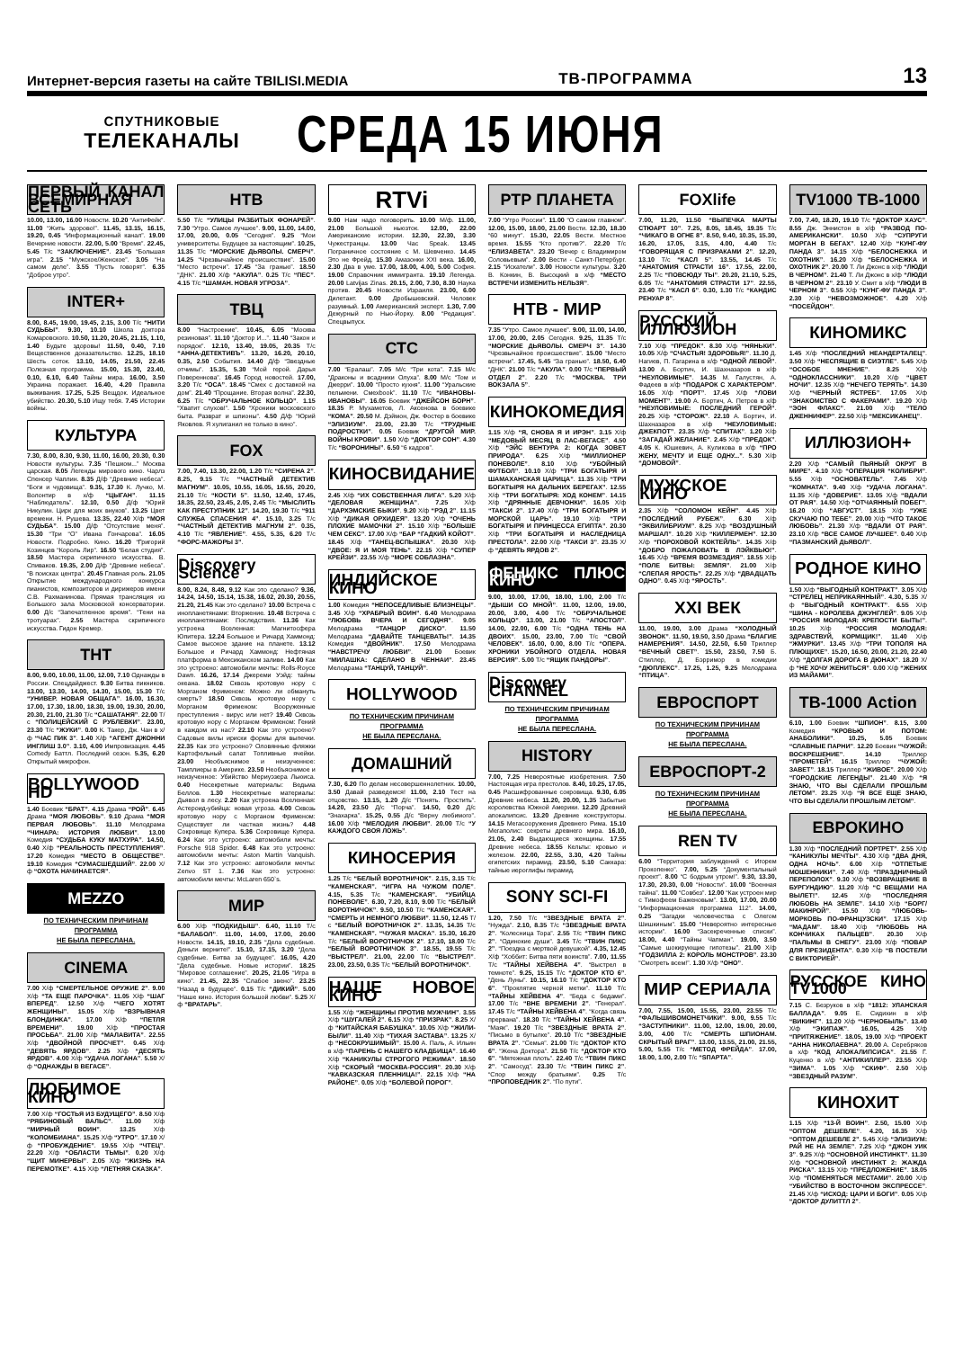Интернет-версия газеты на сайте TBILISI.MEDIA
ТВ-ПРОГРАММА
13
СПУТНИКОВЫЕ
ТЕЛЕКАНАЛЫ
СРЕДА 15 ИЮНЯ
ПЕРВЫЙ КАНАЛ ВСЕМИРНАЯ СЕТЬ
10.00, 13.00, 16.00 Новости. 10.20 “АнтиФейк”. 11.00 “Жить здорово!”. 11.45, 13.15, 16.15, 19.20, 0.45 “Информационный канал”. 19.00 Вечерние новости. 22.00, 5.00 “Время”. 22.45, 5.45 Т/с “ЗАКЛЮЧЕНИЕ”. 23.45 “Большая игра”. 2.15 “Мужское/Женское”. 3.05 “На самом деле”. 3.55 “Пусть говорят”. 6.35 “Доброе утро”.
INTER+
8.00, 8.45, 19.00, 19.45, 2.15, 3.00 Т/с “НИТИ СУДЬБЫ”. 9.30, 10.10 Школа доктора Комаровского. 10.50, 11.20, 20.45, 21.15, 1.10, 1.40 Будьте здоровы! 11.50, 0.40, 7.10 Вещественное доказательство. 12.25, 18.10 Шесть соток. 13.10, 14.05, 21.50, 22.45 Полезная программа. 15.00, 15.30, 23.40, 0.10, 6.10, 6.40 Тайны мира. 16.00, 3.50 Украина поражает. 16.40, 4.20 Правила выживания. 17.25, 5.25 Вещдок. Идеальное убийство. 20.30, 5.10 Ищу тебя. 7.45 Истории войны.
КУЛЬТУРА
7.30, 8.00, 8.30, 9.30, 11.00, 16.00, 20.30, 0.30 Новости культуры. 7.35 “Пешком...” Москва царская. 8.05 Легенды мирового кино. Чарлз Спенсер Чаплин. 8.35 Д/ф “Древние небеса”. “Боги и чудовища”. 9.35, 17.30 К. Лучко, М. Волонтир в х/ф “ЦЫГАН”. 11.15 “Наблюдатель”. 12.10, 0.50 Д/ф “Юрий Никулин. Цирк для моих внуков”. 13.25 Цвет времени. Н. Рушева. 13.35, 22.40 Х/ф “МОЯ СУДЬБА”. 15.00 Д/ф “Отсутствие меня”. 15.30 “Три “О” Ивана Гончарова”. 16.05 Новости. Подробно. Кино. 16.20 “Григорий Козинцев “Король Лир”. 16.50 “Белая студия”. 18.50 Мастера скрипичного искусства. В. Спиваков. 19.35, 2.00 Д/ф “Древние небеса”. “В поисках центра”. 20.45 Главная роль. 21.05 Открытие международного конкурса пианистов, композиторов и дирижеров имени С.В. Рахманинова. Прямая трансляция из Большого зала Московской консерватории. 0.00 Д/с “Запечатленное время”. “Тени на тротуарах”. 2.55 Мастера скрипичного искусства. Гидон Кремер.
ТНТ
8.00, 9.00, 10.00, 11.00, 12.00, 7.10 Однажды в России. Спецдайджест. 9.30 Битва пикников. 13.00, 13.30, 14.00, 14.30, 15.00, 15.30 Т/с “УНИВЕР. НОВАЯ ОБЩАГА”. 16.00, 16.30, 17.00, 17.30, 18.00, 18.30, 19.00, 19.30, 20.00, 20.30, 21.00, 21.30 Т/с “САШАТАНЯ”. 22.00 Т/с “ПОЛИЦЕЙСКИЙ С РУБЛЕВКИ”. 23.00, 23.30 Т/с “ЖУКИ”. 0.00 К. Такер, Дж. Чан в х/ф “ЧАС ПИК 3”. 1.40 Х/ф “АГЕНТ ДЖОННИ ИНГЛИШ 3.0”. 3.10, 4.00 Импровизация. 4.45 Comedy Баттл. Последний сезон. 5.35, 6.20 Открытый микрофон.
BOLLYWOOD HD
1.40 Боевик “БРАТ”. 4.15 Драма “РОЙ”. 6.45 Драма “МОЯ ЛЮБОВЬ”. 9.10 Драма “МОЯ ПЕРВАЯ ЛЮБОВЬ”. 11.10 Мелодрама “ЧИНАРА: ИСТОРИЯ ЛЮБВИ”. 13.00 Комедия “СУДЬБА КУКУ МАТХУРА”. 14.50, 0.40 Х/ф “РЕАЛЬНОСТЬ ПРЕСТУПЛЕНИЯ”. 17.20 Комедия “МЕСТО В ОБЩЕСТВЕ”. 19.10 Комедия “СУМАСШЕДШИЙ”. 22.00 Х/ф “ОХОТА НАЧИНАЕТСЯ”.
MEZZO
ПО ТЕХНИЧЕСКИМ ПРИЧИНАМ
ПРОГРАММА
НЕ БЫЛА ПЕРЕСЛАНА.
CINEMA
7.00 Х/ф “СМЕРТЕЛЬНОЕ ОРУЖИЕ 2”. 9.00 Х/ф “ТА ЕЩЕ ПАРОЧКА”. 11.05 Х/ф “ШАГ ВПЕРЕД”. 12.50 Х/ф “ЧЕГО ХОТЯТ ЖЕНЩИНЫ”. 15.05 Х/ф “ВЗРЫВНАЯ БЛОНДИНКА”. 17.00 Х/ф “ПЕТЛЯ ВРЕМЕНИ”. 19.00 Х/ф “ПРОСТАЯ ПРОСЬБА”. 21.00 Х/ф “МАЛАВИТА”. 22.55 Х/ф “ДВОЙНОЙ ПРОСЧЕТ”. 0.45 Х/ф “ДЕВЯТЬ ЯРДОВ”. 2.25 Х/ф “ДЕСЯТЬ ЯРДОВ”. 4.00 Х/ф “УДАЧА ЛОГАНА”. 5.50 Х/ф “ОДНАЖДЫ В ВЕГАСЕ”.
ЛЮБИМОЕ КИНО
7.00 Х/ф “ГОСТЬЯ ИЗ БУДУЩЕГО”. 8.50 Х/ф “РЯБИНОВЫЙ ВАЛЬС”. 11.00 Х/ф “МИРНЫЙ ВОИН”. 13.25 Х/ф “КОЛОМБИАНА”. 15.25 Х/ф “УТРО”. 17.10 Х/ф “ПРОБУЖДЕНИЕ”. 19.55 Х/ф “ЧТЕЦ”. 22.20 Х/ф “ОБЛАСТИ ТЬМЫ”. 0.20 Х/ф “ЩИТ МИНЕРВЫ”. 2.05 Х/ф “ЖИЗНЬ НА ПЕРЕМОТКЕ”. 4.15 Х/ф “ЛЕТНЯЯ СКАЗКА”.
НТВ
5.50 Т/с “УЛИЦЫ РАЗБИТЫХ ФОНАРЕЙ”. 7.30 “Утро. Самое лучшее”. 9.00, 11.00, 14.00, 17.00, 20.00, 0.05 “Сегодня”. 9.25 “Мои университеты. Будущее за настоящим”. 10.25, 11.35 Т/с “МОРСКИЕ ДЬЯВОЛЫ. СМЕРЧ”. 14.25 “Чрезвычайное происшествие”. 15.00 “Место встречи”. 17.45 “За гранью”. 18.50 “ДНК”. 21.00 Х/ф “АКУЛА”. 0.25 Т/с “ПЕС”. 4.15 Т/с “ШАМАН. НОВАЯ УГРОЗА”.
ТВЦ
8.00 “Настроение”. 10.45, 6.05 “Москва резиновая”. 11.10 “Доктор И...”. 11.40 “Закон и порядок”. 12.10, 13.40, 19.05, 20.35 Т/с “АННА-ДЕТЕКТИВЪ”. 13.20, 16.20, 20.10, 0.35, 2.50 События. 14.40 Д/ф “Звездные отчимы”. 15.35, 5.30 “Мой герой. Дарья Повереннова”. 16.45 Город новостей. 17.00, 3.20 Т/с “ОСА”. 18.45 “Смех с доставкой на дом”. 21.40 “Прощание. Вторая волна”. 22.30, 6.25 Т/с “ОБРУЧАЛЬНОЕ КОЛЬЦО”. 1.15 “Хватит слухов!”. 1.50 “Хроники московского быта. Разврат и шпионы”. 4.50 Д/ф “Юрий Яковлев. Я хулиганил не только в кино”.
FOX
7.00, 7.40, 13.30, 22.00, 1.20 Т/с “СИРЕНА 2”. 8.25, 9.15 Т/с “ЧАСТНЫЙ ДЕТЕКТИВ МАГНУМ”. 10.05, 10.55, 16.05, 16.55, 20.20, 21.10 Т/с “КОСТИ 5”. 11.50, 12.40, 17.45, 18.35, 22.50, 23.45, 2.05, 2.45 Т/с “МЫСЛИТЬ КАК ПРЕСТУПНИК 12”. 14.20, 19.30 Т/с “911 СЛУЖБА СПАСЕНИЯ 4”. 15.10, 3.25 Т/с “ЧАСТНЫЙ ДЕТЕКТИВ МАГНУМ 2”. 0.35, 4.10 Т/с “ЯВЛЕНИЕ”. 4.55, 5.35, 6.20 Т/с “ФОРС-МАЖОРЫ 3”.
Discovery Science
8.00, 8.24, 8.48, 9.12 Как это сделано? 9.36, 14.24, 14.50, 15.14, 15.38, 16.02, 20.30, 20.55, 21.20, 21.45 Как это сделано? 10.00 Встреча с инопланетянами: Вторжение. 10.48 Встреча с инопланетянами: Последствия. 11.36 Как устроена Вселенная: Магнитосфера Юпитера. 12.24 Большое и Ричард Хаммонд: Самое высокое здание на планете. 13.12 Большое и Ричард Хаммонд: Нефтяная платформа в Мексиканском заливе. 14.00 Как это устроено: автомобили мечты: Rolls-Royce Dawn. 16.26, 17.14 Джереми Уэйд: тайны океана. 18.02 Сквозь кротовую нору с Морганом Фрименом: Можно ли обмануть смерть? 18.50 Сквозь кротовую нору с Морганом Фрименом: Вооруженные преступления - вирус или нет? 19.40 Сквозь кротовую нору с Морганом Фрименом: Гений в каждом из нас? 22.10 Как это устроено? Садовые вилы ириски формы для выпечки. 22.35 Как это устроено? Оловянные фляжки Картофельный салат Топливные ячейки. 23.00 Необъяснимое и неизученное: Тамплиеры в Америке. 23.50 Необъяснимое и неизученное: Убийство Мериуэзера Льюиса. 0.40 Несекретные материалы: Ведьма Беллов. 1.30 Несекретные материалы: Дьявол в лесу. 2.20 Как устроена Вселенная: Астероид-убийца: новая угроза. 4.00 Сквозь кротовую нору с Морганом Фрименом: Существует ли частная жизнь? 4.48 Сокровище Купера. 5.36 Сокровище Купера. 6.24 Как это устроено: автомобили мечты: Porsche 918 Spider. 6.48 Как это устроено: автомобили мечты: Aston Martin Vanquish. 7.12 Как это устроено: автомобили мечты: Zenvo ST 1. 7.36 Как это устроено: автомобили мечты: McLaren 650`s.
МИР
6.00 Х/ф “ПОДКИДЫШ”. 6.40, 11.10 Т/с “БАЛАБОЛ”. 11.00, 14.00, 17.00, 20.00 Новости. 14.15, 19.10, 2.35 “Дела судебные. Деньги верните!”. 15.10, 17.15, 3.20 “Дела судебные. Битва за будущее”. 16.05, 4.20 “Дела судебные. Новые истории”. 18.25 “Мировое соглашение”. 20.25, 21.05 “Игра в кино”. 21.45, 22.35 “Слабое звено”. 23.25 “Назад в будущее”. 0.15 Т/с “ДИКИЙ”. 5.00 “Наше кино. История большой любви”. 5.25 Х/ф “ВРАТАРЬ”.
RTVi
9.00 Нам надо поговорить. 10.00 М/ф. 11.00, 21.00 Большой ньюзток. 12.00, 22.00 Американские истории. 12.30, 22.30, 3.30 Чужестранцы. 13.00 Час Speak. 13.45 Пограничное состояние с М. Шевченко. 14.45 Это не Фрейд. 15.30 Амазонки XXI века. 16.00, 2.30 Два в уме. 17.00, 18.00, 4.00, 5.00 София. 19.00 Справочник иммигранта. 19.10 Легенда. 20.00 Latvijas Zinas. 20.15, 2.00, 7.30, 8.30 Наука против. 20.45 Новости Израиля. 23.00, 6.00 Дилетант. 0.00 Дробышевский. Человек разумный. 1.00 Американский эксперт. 1.30, 7.00 Дежурный по Нью-Йорку. 8.00 “Редакция”. Спецвыпуск.
СТС
7.00 “Ералаш”. 7.05 М/с “Три кота”. 7.15 М/с “Драконы и всадники Олуха”. 8.00 М/с “Том и Джерри”. 10.00 “Просто кухня”. 11.00 “Уральские пельмени. Смехbook”. 11.10 Т/с “ИВАНОВЫ-ИВАНОВЫ”. 16.05 Боевик “ДЖЕЙСОН БОРН”. 18.35 Р. Мухаметов, Л. Аксенова в боевике “КОМА”. 20.50 М. Дэймон, Дж. Фостер в боевике “ЭЛИЗИУМ”. 23.00, 23.30 Т/с “ТРУДНЫЕ ПОДРОСТКИ”. 0.05 Боевик “ДРУГОЙ МИР. ВОЙНЫ КРОВИ”. 1.50 Х/ф “ДОКТОР СОН”. 4.30 Т/с “ВОРОНИНЫ”. 6.50 “6 кадров”.
КИНОСВИДАНИЕ
2.45 Х/ф “ИХ СОБСТВЕННАЯ ЛИГА”. 5.20 Х/ф “ДЕЛОВАЯ ЖЕНЩИНА”. 7.25 Х/ф “ДАРХЭМСКИЕ БЫКИ”. 9.20 Х/ф “РЭД 2”. 11.15 Х/ф “ДИКАЯ ОРХИДЕЯ”. 13.20 Х/ф “ОЧЕНЬ ПЛОХИЕ МАМОЧКИ 2”. 15.10 Х/ф “БОЛЬШЕ ЧЕМ СЕКС”. 17.00 Х/ф “БАР “ГАДКИЙ КОЙОТ”. 18.45 Х/ф “ТАНЕЦ-ВСПЫШКА”. 20.30 Х/ф “ДВОЕ: Я И МОЯ ТЕНЬ”. 22.15 Х/ф “СУПЕР КРЕЙЗИ”. 23.55 Х/ф “МОРЕ СОБЛАЗНА”.
ИНДИЙСКОЕ КИНО
1.00 Комедия “НЕПОСЕДЛИВЫЕ БЛИЗНЕЦЫ”. 3.45 Х/ф “ХРАБРЫЙ ВОИН”. 6.40 Мелодрама “ЛЮБОВЬ ВЧЕРА И СЕГОДНЯ”. 9.05 Мелодрама “ТАНЦОР ДИСКО”. 11.50 Мелодрама “ДАВАЙТЕ ТАНЦЕВАТЬ!”. 14.35 Комедия “ДВОЙНИК”. 17.50 Мелодрама “НАВСТРЕЧУ ЛЮБВИ”. 21.00 Боевик “МИЛАШКА: СДЕЛАНО В ЧЕННАИ”. 23.45 Мелодрама “ТАНЦУЙ, ТАНЦУЙ”.
HOLLYWOOD
ПО ТЕХНИЧЕСКИМ ПРИЧИНАМ
ПРОГРАММА
НЕ БЫЛА ПЕРЕСЛАНА.
ДОМАШНИЙ
7.30, 6.20 По делам несовершеннолетних. 10.00, 3.50 Давай разведемся! 11.00, 2.10 Тест на отцовство. 13.15, 1.20 Д/с “Понять. Простить”. 14.20, 23.50 Д/с “Порча”. 14.50, 0.20 Д/с “Знахарка”. 15.25, 0.55 Д/с “Верну любимого”. 16.00 Х/ф “МЕЛОДИЯ ЛЮБВИ”. 20.00 Т/с “У КАЖДОГО СВОЯ ЛОЖЬ”.
КИНОСЕРИЯ
1.25 Т/с “БЕЛЫЙ ВОРОТНИЧОК”. 2.15, 3.15 Т/с “КАМЕНСКАЯ”. “ИГРА НА ЧУЖОМ ПОЛЕ”. 4.15, 5.35 Т/с “КАМЕНСКАЯ”. “УБИЙЦА ПОНЕВОЛЕ”. 6.30, 7.20, 8.10, 9.00 Т/с “БЕЛЫЙ ВОРОТНИЧОК”. 9.50, 10.50 Т/с “КАМЕНСКАЯ”. “СМЕРТЬ И НЕМНОГО ЛЮБВИ”. 11.50, 12.45 Т/с “БЕЛЫЙ ВОРОТНИЧОК 2”. 13.35, 14.35 Т/с “КАМЕНСКАЯ”. “ЧУЖАЯ МАСКА”. 15.30, 16.20 Т/с “БЕЛЫЙ ВОРОТНИЧОК 2”. 17.10, 18.00 Т/с “БЕЛЫЙ ВОРОТНИЧОК 3”. 18.55, 19.55 Т/с “ВЫСТРЕЛ”. 21.00, 22.00 Т/с “ВЫСТРЕЛ”. 23.00, 23.50, 0.35 Т/с “БЕЛЫЙ ВОРОТНИЧОК”.
НАШЕ НОВОЕ КИНО
1.55 Х/ф “ЖЕНЩИНЫ ПРОТИВ МУЖЧИН”. 3.55 Х/ф “ШУГАЛЕЙ 2”. 6.15 Х/ф “ПРИЗРАК”. 8.25 Х/ф “КИТАЙСКАЯ БАБУШКА”. 10.05 Х/ф “ЖИЛИ-БЫЛИ”. 11.40 Х/ф “ТИХАЯ ЗАСТАВА”. 13.25 Х/ф “НЕСОКРУШИМЫЙ”. 15.00 А. Паль, А. Ильин в х/ф “ПАРЕНЬ С НАШЕГО КЛАДБИЩА”. 16.40 Х/ф “КАНИКУЛЫ СТРОГОГО РЕЖИМА”. 18.50 Х/ф “СКОРЫЙ “МОСКВА-РОССИЯ”. 20.30 Х/ф “КАВКАЗСКАЯ ПЛЕННИЦА!”. 22.15 Х/ф “НА РАЙОНЕ”. 0.05 Х/ф “БОЛЕВОЙ ПОРОГ”.
РТР ПЛАНЕТА
7.00 “Утро России”. 11.00 “О самом главном”. 12.00, 15.00, 18.00, 21.00 Вести. 12.30, 18.30 “60 минут”. 15.30, 22.05 Вести. Местное время. 15.55 “Кто против?”. 22.20 Т/с “ЕЛИЗАВЕТА”. 23.20 “Вечер с Владимиром Соловьевым”. 2.00 Вести - Санкт-Петербург. 2.15 “Искатели”. 3.00 Новости культуры. 3.20 В. Конкин, В. Высоцкий в х/ф “МЕСТО ВСТРЕЧИ ИЗМЕНИТЬ НЕЛЬЗЯ”.
НТВ - МИР
7.35 “Утро. Самое лучшее”. 9.00, 11.00, 14.00, 17.00, 20.00, 2.05 Сегодня. 9.25, 11.35 Т/с “МОРСКИЕ ДЬЯВОЛЫ. СМЕРЧ 3”. 14.30 “Чрезвычайное происшествие”. 15.00 “Место встречи”. 17.45, 5.45 “За гранью”. 18.50, 6.40 “ДНК”. 21.00 Т/с “АКУЛА”. 0.00 Т/с “ПЕРВЫЙ ОТДЕЛ 2”. 2.20 Т/с “МОСКВА. ТРИ ВОКЗАЛА 5”.
КИНОКОМЕДИЯ
1.15 Х/ф “Я, СНОВА Я И ИРЭН”. 3.15 Х/ф “МЕДОВЫЙ МЕСЯЦ В ЛАС-ВЕГАСЕ”. 4.50 Х/ф “ЭЙС ВЕНТУРА 2: КОГДА ЗОВЕТ ПРИРОДА”. 6.25 Х/ф “МИЛЛИОНЕР ПОНЕВОЛЕ”. 8.10 Х/ф “УБОЙНЫЙ ФУТБОЛ”. 10.10 Х/ф “ТРИ БОГАТЫРЯ И ШАМАХАНСКАЯ ЦАРИЦА”. 11.35 Х/ф “ТРИ БОГАТЫРЯ НА ДАЛЬНИХ БЕРЕГАХ”. 12.55 Х/ф “ТРИ БОГАТЫРЯ: ХОД КОНЕМ”. 14.15 Х/ф “ДРЯННЫЕ ДЕВЧОНКИ”. 16.05 Х/ф “ТАКСИ 2”. 17.40 Х/ф “ТРИ БОГАТЫРЯ И МОРСКОЙ ЦАРЬ”. 19.10 Х/ф “ТРИ БОГАТЫРЯ И ПРИНЦЕССА ЕГИПТА”. 20.30 Х/ф “ТРИ БОГАТЫРЯ И НАСЛЕДНИЦА ПРЕСТОЛА”. 22.00 Х/ф “ТАКСИ 3”. 23.35 Х/ф “ДЕВЯТЬ ЯРДОВ 2”.
ФЕНИКС ПЛЮС КИНО
9.00, 10.00, 17.00, 18.00, 1.00, 2.00 Т/с “ДЫШИ СО МНОЙ”. 11.00, 12.00, 19.00, 20.00, 3.00, 4.00 Т/с “ОБРУЧАЛЬНОЕ КОЛЬЦО”. 13.00, 21.00 Т/с “АПОСТОЛ”. 14.00, 22.00, 6.00 Т/с “ОДНА ТЕНЬ НА ДВОИХ”. 15.00, 23.00, 7.00 Т/с “СВОЙ ЧЕЛОВЕК”. 16.00, 0.00, 8.00 Т/с “ОПЕРА. ХРОНИКИ УБОЙНОГО ОТДЕЛА. НОВАЯ ВЕРСИЯ”. 5.00 Т/с “ЯЩИК ПАНДОРЫ”.
Discovery CHANNEL
ПО ТЕХНИЧЕСКИМ ПРИЧИНАМ
ПРОГРАММА
НЕ БЫЛА ПЕРЕСЛАНА.
HISTORY
7.00, 7.25 Невероятные изобретения. 7.50 Настоящая игра престолов. 8.40, 10.25, 17.05, 0.45 Расшифрованные сокровища. 9.30, 6.05 Древние небеса. 11.20, 20.00, 1.35 Забытые королевства Южной Америки. 12.20 Древний апокалипсис. 13.20 Древние конструкторы. 14.15 Мегасооружения Древнего Рима. 15.10 Мегаполис: секреты древнего мира. 16.10, 21.05, 2.40 Выдающиеся женщины. 17.55 Древние небеса. 18.55 Кельты: кровью и железом. 22.00, 22.55, 3.30, 4.20 Тайны египетских пирамид. 23.50, 5.10 Саккара: тайные иероглифы пирамид.
SONY SCI-FI
1.20, 7.50 Т/с “ЗВЕЗДНЫЕ ВРАТА 2”. “Нужда”. 2.10, 8.35 Т/с “ЗВЕЗДНЫЕ ВРАТА 2”. “Колесница Тора”. 2.55 Т/с “ТВИН ПИКС 2”. “Одинокие души”. 3.45 Т/с “ТВИН ПИКС 2”. “Поездка с мертвой девушкой”. 4.35, 12.45 Х/ф “Хоббит: Битва пяти воинств”. 7.00, 11.55 Т/с “ТАЙНЫ ХЕЙВЕНА 4”. “Выстрел в темноте”. 9.25, 15.15 Т/с “ДОКТОР КТО 6”. “День Луны”. 10.15, 16.10 Т/с “ДОКТОР КТО 6”. “Проклятие черной метки”. 11.10 Т/с “ТАЙНЫ ХЕЙВЕНА 4”. “Беда с бедами”. 17.00 Т/с “ВНЕ ВРЕМЕНИ 2”. “Генерал”. 17.45 Т/с “ТАЙНЫ ХЕЙВЕНА 4”. “Когда связь прервана”. 18.30 Т/с “ТАЙНЫ ХЕЙВЕНА 4”. “Маяк”. 19.20 Т/с “ЗВЕЗДНЫЕ ВРАТА 2”. “Письмо в бутылке”. 20.10 Т/с “ЗВЕЗДНЫЕ ВРАТА 2”. “Семья”. 21.00 Т/с “ДОКТОР КТО 6”. “Жена Доктора”. 21.50 Т/с “ДОКТОР КТО 6”. “Мятежная плоть”. 22.40 Т/с “ТВИН ПИКС 2”. “Самосуд”. 23.30 Т/с “ТВИН ПИКС 2”. “Спор между братьями”. 0.25 Т/с “ПРОПОВЕДНИК 2”. “По пути”.
FOXlife
7.00, 11.20, 11.50 “ВЫПЕЧКА МАРТЫ СТЮАРТ 10”. 7.25, 8.05, 18.45, 19.35 Т/с “ЧИКАГО В ОГНЕ 8”. 8.50, 9.40, 10.35, 15.30, 16.20, 17.05, 3.15, 4.00, 4.40 Т/с “ГОВОРЯЩАЯ С ПРИЗРАКАМИ 2”. 12.20, 13.10 Т/с “КАСЛ 5”. 13.55, 14.45 Т/с “АНАТОМИЯ СТРАСТИ 16”. 17.55, 22.00, 2.25 Т/с “ПОВСЮДУ ТЫ”. 20.20, 21.10, 5.25, 6.05 Т/с “АНАТОМИЯ СТРАСТИ 17”. 22.55, 23.40 Т/с “КАСЛ 6”. 0.30, 1.30 Т/с “КАНДИС РЕНУАР 8”.
РУССКИЙ ИЛЛЮЗИОН
7.10 Х/ф “ПРЕДОК”. 8.30 Х/ф “НЯНЬКИ”. 10.05 Х/ф “СЧАСТЬЯ! ЗДОРОВЬЯ!”. 11.30 Д. Нагиев, П. Гагарина в х/ф “ОДНОЙ ЛЕВОЙ”. 13.00 А. Бортич, И. Шахназаров в х/ф “НЕУЛОВИМЫЕ”. 14.35 М. Галустян, А. Фадеев в х/ф “ПОДАРОК С ХАРАКТЕРОМ”. 16.05 Х/ф “ПОРТ”. 17.45 Х/ф “ЛОВИ МОМЕНТ”. 19.00 А. Бортич, А. Петров в х/ф “НЕУЛОВИМЫЕ: ПОСЛЕДНИЙ ГЕРОЙ”. 20.25 Х/ф “СТОРОЖ”. 22.10 А. Бортич, И. Шахназаров в х/ф “НЕУЛОВИМЫЕ: ДЖЕКПОТ”. 23.35 Х/ф “СПИТАК”. 1.20 Х/ф “ЗАГАДАЙ ЖЕЛАНИЕ”. 2.45 Х/ф “ПРЕДОК”. 4.05 К. Юшкевич, А. Куликова в х/ф “ПРО ЖЕНУ, МЕЧТУ И ЕЩЕ ОДНУ...”. 5.30 Х/ф “ДОМОВОЙ”.
МУЖСКОЕ КИНО
2.35 Х/ф “СОЛОМОН КЕЙН”. 4.45 Х/ф “ПОСЛЕДНИЙ РУБЕЖ”. 6.30 Х/ф “ЭКВИЛИБРИУМ”. 8.25 Х/ф “ВОЗДУШНЫЙ МАРШАЛ”. 10.20 Х/ф “КИЛЛЕРМЕН”. 12.30 Х/ф “ПОРОХОВОЙ КОКТЕЙЛЬ”. 14.35 Х/ф “ДОБРО ПОЖАЛОВАТЬ В ЛЭЙКВЬЮ!”. 16.45 Х/ф “ВРЕМЯ ВОЗМЕЗДИЯ”. 18.55 Х/ф “ПОЛЕ БИТВЫ: ЗЕМЛЯ”. 21.00 Х/ф “СЛЕПАЯ ЯРОСТЬ”. 22.25 Х/ф “ДВАДЦАТЬ ОДНО”. 0.45 Х/ф “ЯРОСТЬ”.
XXI ВЕК
11.00, 19.00, 3.00 Драма “ХОЛОДНЫЙ ЗВОНОК”. 11.50, 19.50, 3.50 Драма “БЛАГИЕ НАМЕРЕНИЯ”. 14.50, 22.50, 6.50 Триллер “ВЕЧНЫЙ СВЕТ”. 15.50, 23.50, 7.50 Б. Стиллер, Д. Бэрримор в комедии “ДЮПЛЕКС”. 17.25, 1.25, 9.25 Мелодрама “ПТИЦА”.
ЕВРОСПОРТ
ПО ТЕХНИЧЕСКИМ ПРИЧИНАМ
ПРОГРАММА
НЕ БЫЛА ПЕРЕСЛАНА.
ЕВРОСПОРТ-2
ПО ТЕХНИЧЕСКИМ ПРИЧИНАМ
ПРОГРАММА
НЕ БЫЛА ПЕРЕСЛАНА.
REN TV
6.00 “Территория заблуждений с Игорем Прокопенко”. 7.00, 5.25 “Документальный проект”. 8.00 “С бодрым утром!”. 9.30, 13.30, 17.30, 20.30, 0.00 “Новости”. 10.00 “Военная тайна”. 11.00 “Совбез”. 12.00 “Как устроен мир с Тимофеем Баженовым”. 13.00, 17.00, 20.00 “Информационная программа 112”. 14.00, 0.25 “Загадки человечества с Олегом Шишкиным”. 15.00 “Невероятно интересные истории”. 16.00 “Засекреченные списки”. 18.00, 4.40 “Тайны Чапман”. 19.00, 3.50 “Самые шокирующие гипотезы”. 21.00 Х/ф “ГОДЗИЛЛА 2: КОРОЛЬ МОНСТРОВ”. 23.30 “Смотреть всем!”. 1.30 Х/ф “ОНО”.
МИР СЕРИАЛА
7.00, 7.55, 15.00, 15.55, 23.00, 23.55 Т/с “ФАЛЬШИВОМОНЕТЧИКИ”. 9.00, 9.55 Т/с “ЗАСТУПНИКИ”. 11.00, 12.00, 19.00, 20.00, 3.00, 4.00 Т/с “СМЕРТЬ ШПИОНАМ. СКРЫТЫЙ ВРАГ”. 13.00, 13.55, 21.00, 21.55, 5.00, 5.55 Т/с “МЕТОД ФРЕЙДА”. 17.00, 18.00, 1.00, 2.00 Т/с “SПАРТА”.
TV1000 ТВ-1000
7.00, 7.40, 18.20, 19.10 Т/с “ДОКТОР ХАУС”. 8.55 Дж. Эннистон в х/ф “РАЗВОД ПО-АМЕРИКАНСКИ”. 10.50 Х/ф “СУПРУГИ МОРГАН В БЕГАХ”. 12.40 Х/ф “КУНГ-ФУ ПАНДА 3”. 14.15 Х/ф “БЕЛОСНЕЖКА И ОХОТНИК”. 16.20 Х/ф “БЕЛОСНЕЖКА И ОХОТНИК 2”. 20.00 Т. Ли Джонс в х/ф “ЛЮДИ В ЧЕРНОМ”. 21.40 Т. Ли Джонс в х/ф “ЛЮДИ В ЧЕРНОМ 2”. 23.10 У. Смит в х/ф “ЛЮДИ В ЧЕРНОМ 3”. 0.55 Х/ф “КУНГ-ФУ ПАНДА 3”. 2.30 Х/ф “НЕВОЗМОЖНОЕ”. 4.20 Х/ф “ПОСЕЙДОН”.
КИНОМИКС
1.45 Х/ф “ПОСЛЕДНИЙ НЕАНДЕРТАЛЕЦ”. 3.50 Х/ф “НЕСПЯЩИЕ В СИЭТЛЕ”. 5.45 Х/ф “ОСОБОЕ МНЕНИЕ”. 8.25 Х/ф “ОДНОКЛАССНИКИ”. 10.20 Х/ф “ЦВЕТ НОЧИ”. 12.35 Х/ф “НЕЧЕГО ТЕРЯТЬ”. 14.30 Х/ф “ЧЕРНЫЙ ЯСТРЕБ”. 17.05 Х/ф “ЗНАКОМСТВО С ФАКЕРАМИ”. 19.20 Х/ф “ЭОН ФЛАКС”. 21.00 Х/ф “ТЕЛО ДЖЕННИФЕР”. 22.50 Х/ф “МЕКСИКАНЕЦ”.
ИЛЛЮЗИОН+
2.20 Х/ф “САМЫЙ ПЬЯНЫЙ ОКРУГ В МИРЕ”. 4.10 Х/ф “ОПЕРАЦИЯ “КОЛИБРИ”. 5.55 Х/ф “ОСНОВАТЕЛЬ”. 7.45 Х/ф “КОМНАТА”. 9.40 Х/ф “УДАЧА ЛОГАНА”. 11.35 Х/ф “ДОВЕРИЕ”. 13.05 Х/ф “ВДАЛИ ОТ РАЯ”. 14.50 Х/ф “ОТЧАЯННЫЙ ПОБЕГ”. 16.20 Х/ф “АВГУСТ”. 18.15 Х/ф “УЖЕ СКУЧАЮ ПО ТЕБЕ”. 20.00 Х/ф “ЧТО ТАКОЕ ЛЮБОВЬ”. 21.30 Х/ф “ВДАЛИ ОТ РАЯ”. 23.10 Х/ф “ВСЕ САМОЕ ЛУЧШЕЕ”. 0.40 Х/ф “ПАЗМАНСКИЙ ДЬЯВОЛ”.
РОДНОЕ КИНО
1.50 Х/ф “ВЫГОДНЫЙ КОНТРАКТ”. 3.05 Х/ф “СТРЕЛЕЦ НЕПРИКАЯННЫЙ”. 4.30, 5.35 Х/ф “ВЫГОДНЫЙ КОНТРАКТ”. 6.55 Х/ф “ШИНА - КОРОЛЕВА ДЖУНГЛЕЙ”. 9.05 Х/ф “РОССИЯ МОЛОДАЯ: КРЕПОСТИ БЫТЬ!”. 10.25 Х/ф “РОССИЯ МОЛОДАЯ: ЗДРАВСТВУЙ, КОРМЩИК!”. 11.40 Х/ф “ЖМУРКИ”. 13.45 Х/ф “ТРИ ТОПОЛЯ НА ПЛЮЩИХЕ”. 15.20, 16.50, 20.00, 21.20, 22.40 Х/ф “ДОЛГАЯ ДОРОГА В ДЮНАХ”. 18.20 Х/ф “НЕ ХОЧУ ЖЕНИТЬСЯ”. 0.00 Х/ф “ЖЕНИХ ИЗ МАЙАМИ”.
ТВ-1000 Action
6.10, 1.00 Боевик “ШПИОН”. 8.15, 3.00 Комедия “КРОВЬЮ И ПОТОМ: АНАБОЛИКИ”. 10.25, 5.05 Боевик “СЛАВНЫЕ ПАРНИ”. 12.20 Боевик “ЧУЖОЙ: ВОСКРЕШЕНИЕ”. 14.10 Триллер “ПРОМЕТЕЙ”. 16.15 Триллер “ЧУЖОЙ: ЗАВЕТ”. 18.15 Триллер “ЖИВОЕ”. 20.00 Х/ф “ГОРОДСКИЕ ЛЕГЕНДЫ”. 21.40 Х/ф “Я ЗНАЮ, ЧТО ВЫ СДЕЛАЛИ ПРОШЛЫМ ЛЕТОМ”. 23.25 Х/ф “Я ВСЕ ЕЩЕ ЗНАЮ, ЧТО ВЫ СДЕЛАЛИ ПРОШЛЫМ ЛЕТОМ”.
ЕВРОКИНО
1.30 Х/ф “ПОСЛЕДНИЙ ПОРТРЕТ”. 2.55 Х/ф “КАНИКУЛЫ МЕЧТЫ”. 4.30 Х/ф “ДВА ДНЯ, ОДНА НОЧЬ”. 6.00 Х/ф “ОТПЕТЫЕ МОШЕННИКИ”. 7.40 Х/ф “ПРАЗДНИЧНЫЙ ПЕРЕПОЛОХ”. 9.30 Х/ф “ВОЗВРАЩЕНИЕ В БУРГУНДИЮ”. 11.20 Х/ф “С ВЕЩАМИ НА ВЫЛЕТ!”. 12.45 Х/ф “ПОСЛЕДНЯЯ ЛЮБОВЬ НА ЗЕМЛЕ”. 14.10 Х/ф “БОРГ/МАКИНРОЙ”. 15.50 Х/ф “ЛЮБОВЬ-МОРКОВЬ ПО-ФРАНЦУЗСКИ”. 17.15 Х/ф “МАДАМ”. 18.40 Х/ф “ЛЮБОВЬ НА КОНЧИКАХ ПАЛЬЦЕВ”. 20.30 Х/ф “ПАЛЬМЫ В СНЕГУ”. 23.00 Х/ф “ПОВАР ДЛЯ ПРЕЗИДЕНТА”. 0.30 Х/ф “В ПОСТЕЛИ С ВИКТОРИЕЙ”.
РУССКОЕ КИНО TV1000
7.15 С. Безруков в х/ф “1812: УЛАНСКАЯ БАЛЛАДА”. 9.05 Е. Сидихин в х/ф “ВИКИНГ”. 11.20 Х/ф “ЧЕРНОБЫЛЬ”. 13.40 Х/ф “ЭКИПАЖ”. 16.05, 4.25 Х/ф “ПРИТЯЖЕНИЕ”. 18.05, 19.00 Х/ф “ПРОЕКТ “АННА НИКОЛАЕВНА”. 20.00 А. Серебряков в х/ф “КОД АПОКАЛИПСИСА”. 21.55 Г. Куценко в х/ф “АНТИКИЛЛЕР”. 23.55 Х/ф “ЗИМА”. 1.05 Х/ф “СКИФ”. 2.50 Х/ф “ЗВЕЗДНЫЙ РАЗУМ”.
КИНОХИТ
1.15 Х/ф “13-Й ВОИН”. 2.50, 15.00 Х/ф “ОПТОМ ДЕШЕВЛЕ”. 4.20, 16.35 Х/ф “ОПТОМ ДЕШЕВЛЕ 2”. 5.45 Х/ф “ЭЛИЗИУМ: РАЙ НЕ НА ЗЕМЛЕ”. 7.25 Х/ф “ДЖОН УИК 3”. 9.25 Х/ф “ОСНОВНОЙ ИНСТИНКТ”. 11.30 Х/ф “ОСНОВНОЙ ИНСТИНКТ 2: ЖАЖДА РИСКА”. 13.15 Х/ф “ПРЕДЛОЖЕНИЕ”. 18.05 Х/ф “ПОМЕНЯТЬСЯ МЕСТАМИ”. 20.00 Х/ф “УБИЙСТВО В ВОСТОЧНОМ ЭКСПРЕССЕ”. 21.45 Х/ф “ИСХОД: ЦАРИ И БОГИ”. 0.05 Х/ф “ДОКТОР ДУЛИТТЛ 2”.